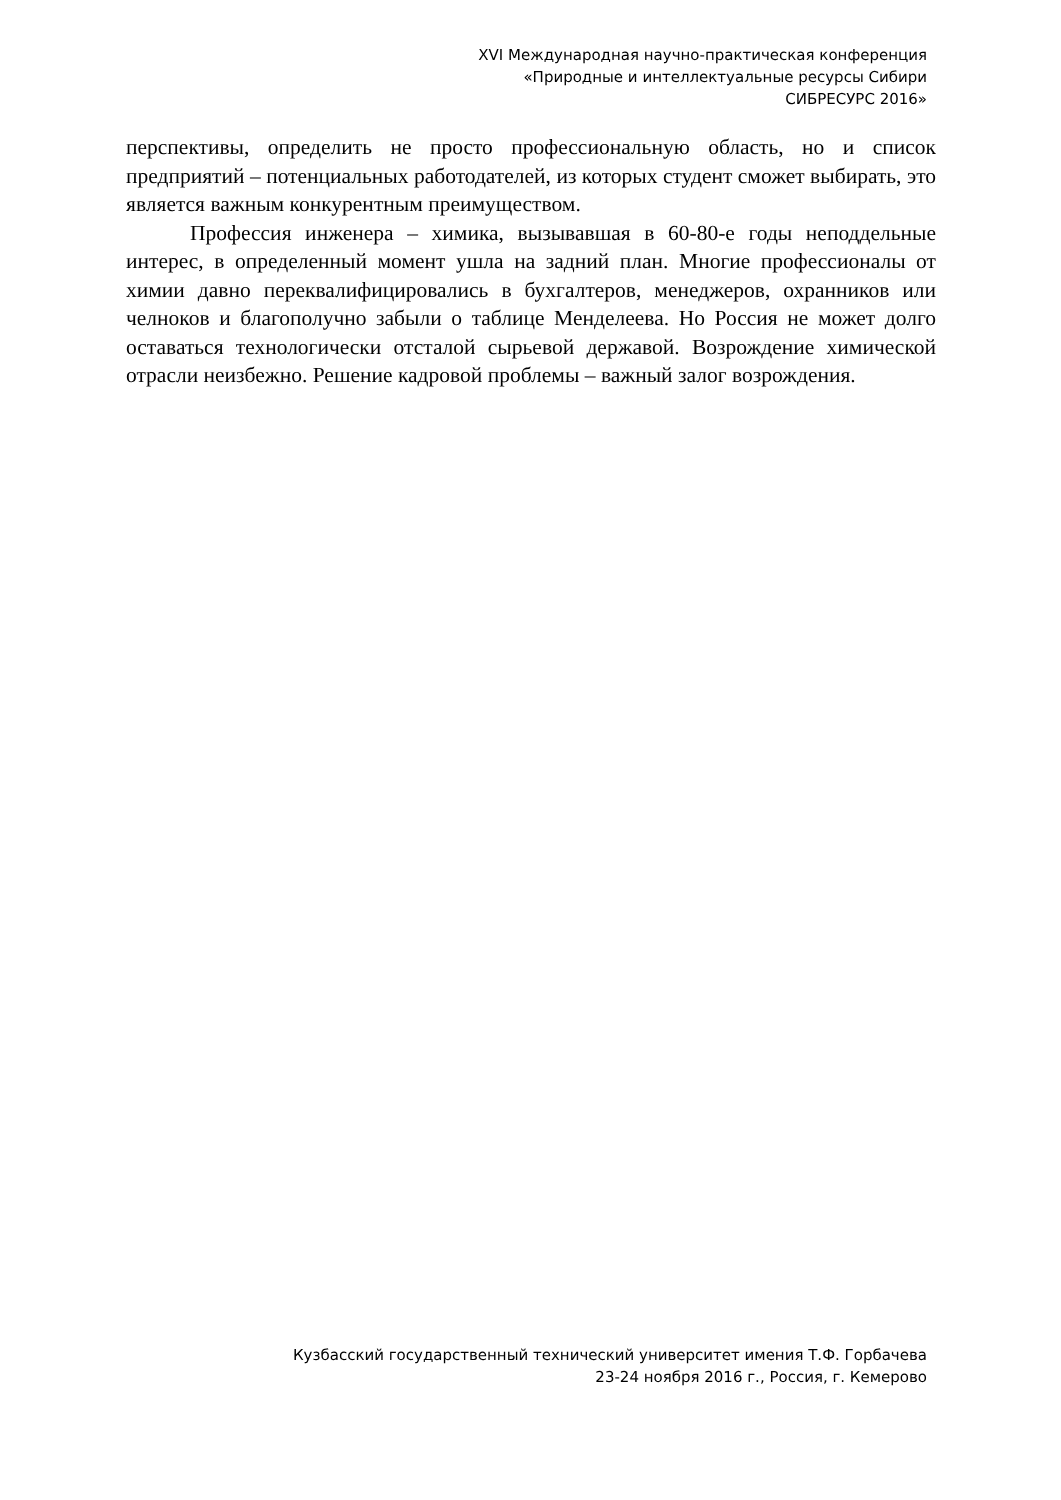XVI Международная научно-практическая конференция
«Природные и интеллектуальные ресурсы Сибири
СИБРЕСУРС 2016»
перспективы, определить не просто профессиональную область, но и список предприятий – потенциальных работодателей, из которых студент сможет выбирать, это является важным конкурентным преимуществом.
Профессия инженера – химика, вызывавшая в 60-80-е годы неподдельные интерес, в определенный момент ушла на задний план. Многие профессионалы от химии давно переквалифицировались в бухгалтеров, менеджеров, охранников или челноков и благополучно забыли о таблице Менделеева. Но Россия не может долго оставаться технологически отсталой сырьевой державой. Возрождение химической отрасли неизбежно. Решение кадровой проблемы – важный залог возрождения.
Кузбасский государственный технический университет имения Т.Ф. Горбачева
23-24 ноября 2016 г., Россия, г. Кемерово